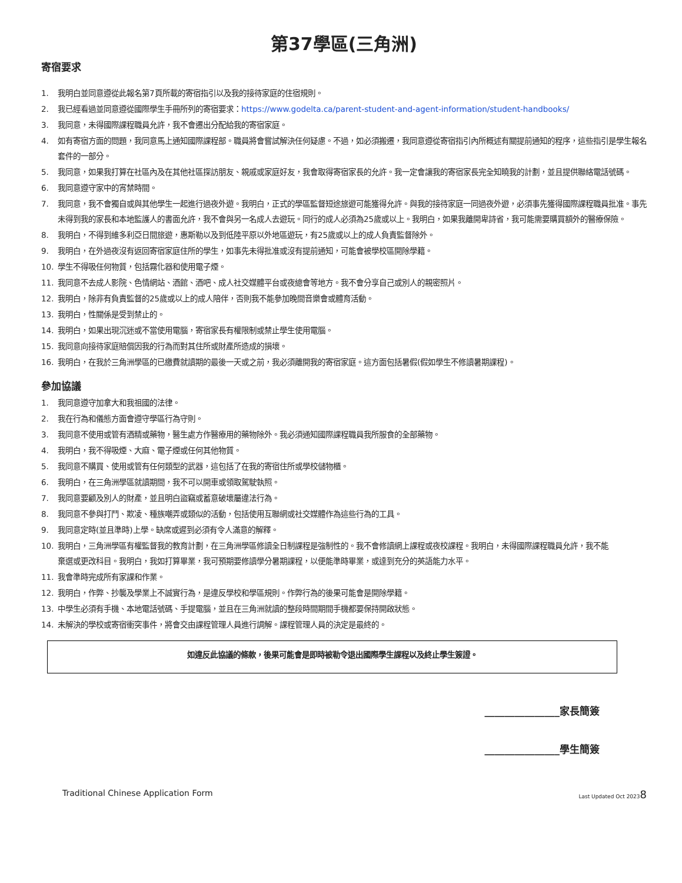第37學區(三角洲)
寄宿要求
1. 我明白並同意遵從此報名第7頁所載的寄宿指引以及我的接待家庭的住宿規則。
2. 我已經看過並同意遵從國際學生手冊所列的寄宿要求：https://www.godelta.ca/parent-student-and-agent-information/student-handbooks/
3. 我同意，未得國際課程職員允許，我不會遷出分配給我的寄宿家庭。
4. 如有寄宿方面的問題，我同意馬上通知國際課程部。職員將會嘗試解決任何疑慮。不過，如必須搬遷，我同意遵從寄宿指引內所概述有關提前通知的程序，這些指引是學生報名套件的一部分。
5. 我同意，如果我打算在社區內及在其他社區探訪朋友、親戚或家庭好友，我會取得寄宿家長的允許。我一定會讓我的寄宿家長完全知曉我的計劃，並且提供聯絡電話號碼。
6. 我同意遵守家中的宵禁時間。
7. 我同意，我不會獨自或與其他學生一起進行過夜外遊。我明白，正式的學區監督短途旅遊可能獲得允許。與我的接待家庭一同過夜外遊，必須事先獲得國際課程職員批准。事先未得到我的家長和本地監護人的書面允許，我不會與另一名成人去遊玩。同行的成人必須為25歲或以上。我明白，如果我離開卑詩省，我可能需要購買額外的醫療保險。
8. 我明白，不得到維多利亞日間旅遊，惠斯勒以及到低陸平原以外地區遊玩，有25歲或以上的成人負責監督除外。
9. 我明白，在外過夜沒有返回寄宿家庭住所的學生，如事先未得批准或沒有提前通知，可能會被學校區開除學籍。
10. 學生不得吸任何物質，包括霧化器和使用電子煙。
11. 我同意不去成人影院、色情網站、酒館、酒吧、成人社交媒體平台或夜總會等地方。我不會分享自己或別人的親密照片。
12. 我明白，除非有負責監督的25歲或以上的成人陪伴，否則我不能參加晚間音樂會或體育活動。
13. 我明白，性關係是受到禁止的。
14. 我明白，如果出現沉迷或不當使用電腦，寄宿家長有權限制或禁止學生使用電腦。
15. 我同意向接待家庭賠償因我的行為而對其住所或財產所造成的損壞。
16. 我明白，在我於三角洲學區的已繳費就讀期的最後一天或之前，我必須離開我的寄宿家庭。這方面包括暑假(假如學生不修讀暑期課程)。
參加協議
1. 我同意遵守加拿大和我祖國的法律。
2. 我在行為和儀態方面會遵守學區行為守則。
3. 我同意不使用或管有酒精或藥物，醫生處方作醫療用的藥物除外。我必須通知國際課程職員我所服食的全部藥物。
4. 我明白，我不得吸煙、大麻、電子煙或任何其他物質。
5. 我同意不購買、使用或管有任何類型的武器，這包括了在我的寄宿住所或學校儲物櫃。
6. 我明白，在三角洲學區就讀期間，我不可以開車或領取駕駛執照。
7. 我同意要顧及別人的財產，並且明白盜竊或蓄意破壞屬違法行為。
8. 我同意不參與打鬥、欺凌、種族嘲弄或類似的活動，包括使用互聯網或社交媒體作為這些行為的工具。
9. 我同意定時(並且準時)上學。缺席或遲到必須有令人滿意的解釋。
10. 我明白，三角洲學區有權監督我的教育計劃，在三角洲學區修讀全日制課程是強制性的。我不會修讀網上課程或夜校課程。我明白，未得國際課程職員允許，我不能棄選或更改科目。我明白，我如打算畢業，我可預期要修讀學分暑期課程，以便能準時畢業，或達到充分的英語能力水平。
11. 我會準時完成所有家課和作業。
12. 我明白，作弊、抄襲及學業上不誠實行為，是違反學校和學區規則。作弊行為的後果可能會是開除學籍。
13. 中學生必須有手機、本地電話號碼、手提電腦，並且在三角洲就讀的整段時間期間手機都要保持開啟狀態。
14. 未解決的學校或寄宿衝突事件，將會交由課程管理人員進行調解。課程管理人員的決定是最終的。
如違反此協議的條款，後果可能會是即時被勒令退出國際學生課程以及終止學生簽證。
_______________家長簡簽
_______________學生簡簽
Traditional Chinese Application Form Last Updated Oct 20238